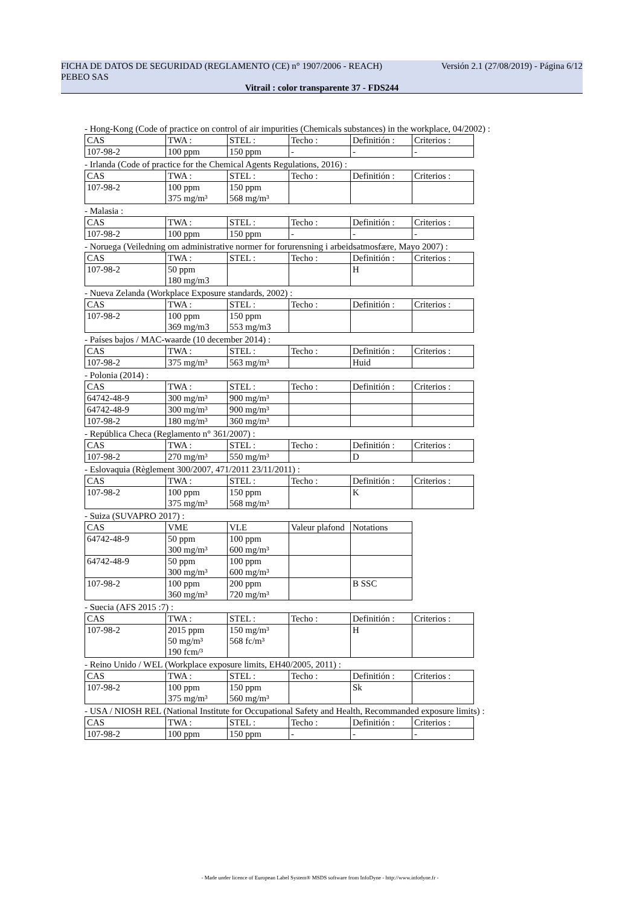FICHA DE DATOS DE SEGURIDAD (REGLAMENTO (CE) n° 1907/2006 - REACH) Versión 2.1 (27/08/2019) - Página 6/12
PEBEO SAS
Vitrail : color transparente 37 - FDS244
- Hong-Kong (Code of practice on control of air impurities (Chemicals substances) in the workplace, 04/2002) :
| CAS | TWA : | STEL : | Techo : | Definitión : | Criterios : |
| 107-98-2 | 100 ppm | 150 ppm | - | - | - |
- Irlanda (Code of practice for the Chemical Agents Regulations, 2016) :
| CAS | TWA : | STEL : | Techo : | Definitión : | Criterios : |
| 107-98-2 | 100 ppm 375 mg/m³ | 150 ppm 568 mg/m³ | | | |
- Malasia :
| CAS | TWA : | STEL : | Techo : | Definitión : | Criterios : |
| 107-98-2 | 100 ppm | 150 ppm | - | - | - |
- Noruega (Veiledning om administrative normer for forurensning i arbeidsatmosfære, Mayo 2007) :
| CAS | TWA : | STEL : | Techo : | Definitión : | Criterios : |
| 107-98-2 | 50 ppm 180 mg/m3 | | | H | |
- Nueva Zelanda (Workplace Exposure standards, 2002) :
| CAS | TWA : | STEL : | Techo : | Definitión : | Criterios : |
| 107-98-2 | 100 ppm 369 mg/m3 | 150 ppm 553 mg/m3 | | | |
- Países bajos / MAC-waarde (10 december 2014) :
| CAS | TWA : | STEL : | Techo : | Definitión : | Criterios : |
| 107-98-2 | 375 mg/m³ | 563 mg/m³ | | Huid | |
- Polonia (2014) :
| CAS | TWA : | STEL : | Techo : | Definitión : | Criterios : |
| 64742-48-9 | 300 mg/m³ | 900 mg/m³ | | | |
| 64742-48-9 | 300 mg/m³ | 900 mg/m³ | | | |
| 107-98-2 | 180 mg/m³ | 360 mg/m³ | | | |
- República Checa (Reglamento n° 361/2007) :
| CAS | TWA : | STEL : | Techo : | Definitión : | Criterios : |
| 107-98-2 | 270 mg/m³ | 550 mg/m³ | | D | |
- Eslovaquia (Règlement 300/2007, 471/2011 23/11/2011) :
| CAS | TWA : | STEL : | Techo : | Definitión : | Criterios : |
| 107-98-2 | 100 ppm 375 mg/m³ | 150 ppm 568 mg/m³ | | K | |
- Suiza (SUVAPRO 2017) :
| CAS | VME | VLE | Valeur plafond | Notations |
| 64742-48-9 | 50 ppm 300 mg/m³ | 100 ppm 600 mg/m³ | | |
| 64742-48-9 | 50 ppm 300 mg/m³ | 100 ppm 600 mg/m³ | | |
| 107-98-2 | 100 ppm 360 mg/m³ | 200 ppm 720 mg/m³ | | B SSC |
- Suecia (AFS 2015 :7) :
| CAS | TWA : | STEL : | Techo : | Definitión : | Criterios : |
| 107-98-2 | 2015 ppm 50 mg/m³ 190 fcm/³ | 150 mg/m³ 568 fc/m³ | | H | |
- Reino Unido / WEL (Workplace exposure limits, EH40/2005, 2011) :
| CAS | TWA : | STEL : | Techo : | Definitión : | Criterios : |
| 107-98-2 | 100 ppm 375 mg/m³ | 150 ppm 560 mg/m³ | | Sk | |
- USA / NIOSH REL (National Institute for Occupational Safety and Health, Recommanded exposure limits) :
| CAS | TWA : | STEL : | Techo : | Definitión : | Criterios : |
| 107-98-2 | 100 ppm | 150 ppm | - | - | - |
- Made under licence of European Label System® MSDS software from InfoDyne - http://www.infodyne.fr -